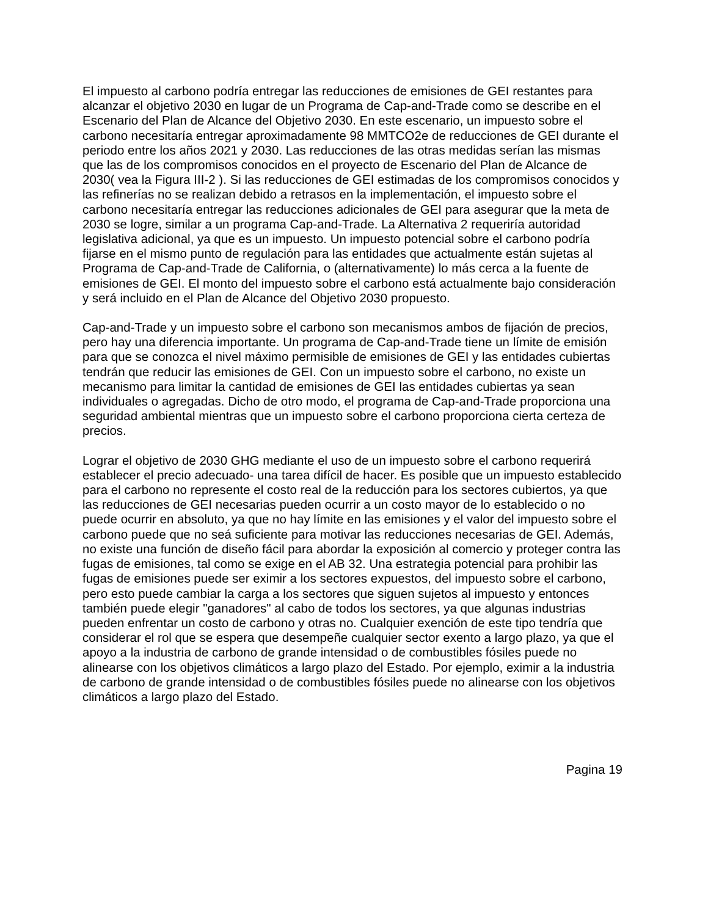El impuesto al carbono podría entregar las reducciones de emisiones de GEI restantes para alcanzar el objetivo 2030 en lugar de un Programa de Cap-and-Trade como se describe en el Escenario del Plan de Alcance del Objetivo 2030. En este escenario, un impuesto sobre el carbono necesitaría entregar aproximadamente 98 MMTCO2e de reducciones de GEI durante el periodo entre los años 2021 y 2030. Las reducciones de las otras medidas serían las mismas que las de los compromisos conocidos en el proyecto de Escenario del Plan de Alcance de 2030( vea la Figura III-2 ). Si las reducciones de GEI estimadas de los compromisos conocidos y las refinerías no se realizan debido a retrasos en la implementación, el impuesto sobre el carbono necesitaría entregar las reducciones adicionales de GEI para asegurar que la meta de 2030 se logre, similar a un programa Cap-and-Trade. La Alternativa 2 requeriría autoridad legislativa adicional, ya que es un impuesto. Un impuesto potencial sobre el carbono podría fijarse en el mismo punto de regulación para las entidades que actualmente están sujetas al Programa de Cap-and-Trade de California, o (alternativamente) lo más cerca a la fuente de emisiones de GEI. El monto del impuesto sobre el carbono está actualmente bajo consideración y será incluido en el Plan de Alcance del Objetivo 2030 propuesto.
Cap-and-Trade y un impuesto sobre el carbono son mecanismos ambos de fijación de precios, pero hay una diferencia importante. Un programa de Cap-and-Trade tiene un límite de emisión para que se conozca el nivel máximo permisible de emisiones de GEI y las entidades cubiertas tendrán que reducir las emisiones de GEI. Con un impuesto sobre el carbono, no existe un mecanismo para limitar la cantidad de emisiones de GEI las entidades cubiertas ya sean individuales o agregadas. Dicho de otro modo, el programa de Cap-and-Trade proporciona una seguridad ambiental mientras que un impuesto sobre el carbono proporciona cierta certeza de precios.
Lograr el objetivo de 2030 GHG mediante el uso de un impuesto sobre el carbono requerirá establecer el precio adecuado- una tarea difícil de hacer. Es posible que un impuesto establecido para el carbono no represente el costo real de la reducción para los sectores cubiertos, ya que las reducciones de GEI necesarias pueden ocurrir a un costo mayor de lo establecido o no puede ocurrir en absoluto, ya que no hay límite en las emisiones y el valor del impuesto sobre el carbono puede que no seá suficiente para motivar las reducciones necesarias de GEI. Además, no existe una función de diseño fácil para abordar la exposición al comercio y proteger contra las fugas de emisiones, tal como se exige en el AB 32. Una estrategia potencial para prohibir las fugas de emisiones puede ser eximir a los sectores expuestos, del impuesto sobre el carbono, pero esto puede cambiar la carga a los sectores que siguen sujetos al impuesto y entonces también puede elegir "ganadores" al cabo de todos los sectores, ya que algunas industrias pueden enfrentar un costo de carbono y otras no. Cualquier exención de este tipo tendría que considerar el rol que se espera que desempeñe cualquier sector exento a largo plazo, ya que el apoyo a la industria de carbono de grande intensidad o de combustibles fósiles puede no alinearse con los objetivos climáticos a largo plazo del Estado. Por ejemplo, eximir a la industria de carbono de grande intensidad o de combustibles fósiles puede no alinearse con los objetivos climáticos a largo plazo del Estado.
Pagina 19